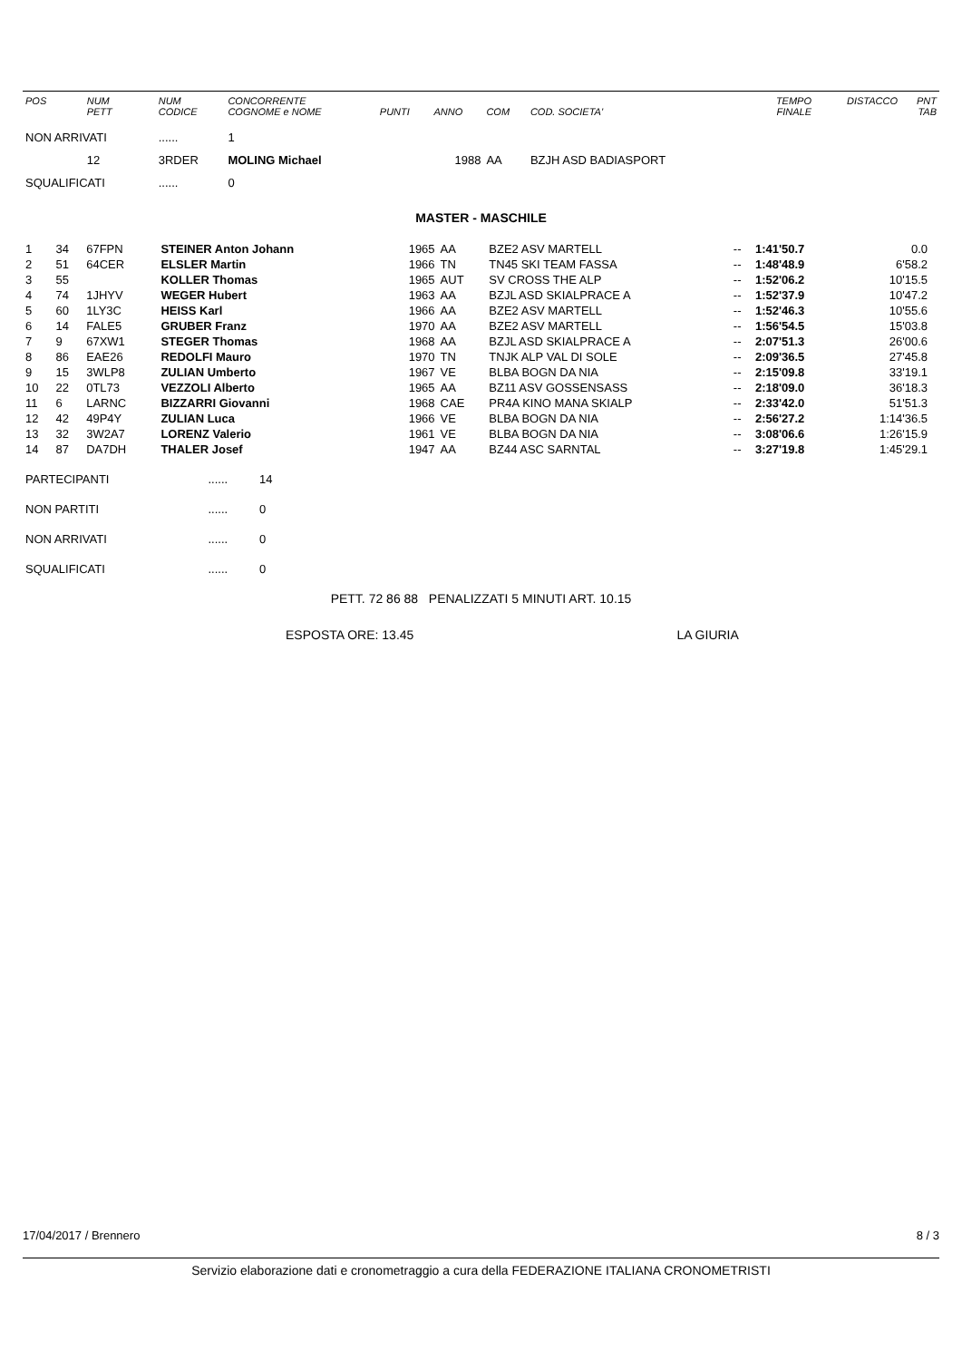| POS | NUM PETT | NUM CODICE | CONCORRENTE COGNOME e NOME | PUNTI | ANNO | COM | COD. SOCIETA' | | TEMPO FINALE | DISTACCO | PNT TAB |
| --- | --- | --- | --- | --- | --- | --- | --- | --- | --- | --- | --- |
| NON ARRIVATI | | ...... | 1 | | | | | | | | |
| | 12 | 3RDER | MOLING Michael | | 1988 | AA | BZJH ASD BADIASPORT | | | | |
| SQUALIFICATI | | ...... | 0 | | | | | | | | |
MASTER - MASCHILE
| 1 | 34 | 67FPN | STEINER Anton Johann | 1965 | AA | BZE2 ASV MARTELL | -- | 1:41'50.7 | 0.0 | |
| 2 | 51 | 64CER | ELSLER Martin | 1966 | TN | TN45 SKI TEAM FASSA | -- | 1:48'48.9 | 6'58.2 | |
| 3 | 55 | | KOLLER Thomas | 1965 | AUT | SV CROSS THE ALP | -- | 1:52'06.2 | 10'15.5 | |
| 4 | 74 | 1JHYV | WEGER Hubert | 1963 | AA | BZJL ASD SKIALPRACE A | -- | 1:52'37.9 | 10'47.2 | |
| 5 | 60 | 1LY3C | HEISS Karl | 1966 | AA | BZE2 ASV MARTELL | -- | 1:52'46.3 | 10'55.6 | |
| 6 | 14 | FALE5 | GRUBER Franz | 1970 | AA | BZE2 ASV MARTELL | -- | 1:56'54.5 | 15'03.8 | |
| 7 | 9 | 67XW1 | STEGER Thomas | 1968 | AA | BZJL ASD SKIALPRACE A | -- | 2:07'51.3 | 26'00.6 | |
| 8 | 86 | EAE26 | REDOLFI Mauro | 1970 | TN | TNJK ALP VAL DI SOLE | -- | 2:09'36.5 | 27'45.8 | |
| 9 | 15 | 3WLP8 | ZULIAN Umberto | 1967 | VE | BLBA BOGN DA NIA | -- | 2:15'09.8 | 33'19.1 | |
| 10 | 22 | 0TL73 | VEZZOLI Alberto | 1965 | AA | BZ11 ASV GOSSENSASS | -- | 2:18'09.0 | 36'18.3 | |
| 11 | 6 | LARNC | BIZZARRI Giovanni | 1968 | CAE | PR4A KINO MANA SKIALP | -- | 2:33'42.0 | 51'51.3 | |
| 12 | 42 | 49P4Y | ZULIAN Luca | 1966 | VE | BLBA BOGN DA NIA | -- | 2:56'27.2 | 1:14'36.5 | |
| 13 | 32 | 3W2A7 | LORENZ Valerio | 1961 | VE | BLBA BOGN DA NIA | -- | 3:08'06.6 | 1:26'15.9 | |
| 14 | 87 | DA7DH | THALER Josef | 1947 | AA | BZ44 ASC SARNTAL | -- | 3:27'19.8 | 1:45'29.1 | |
| PARTECIPANTI | ...... | 14 |
| NON PARTITI | ...... | 0 |
| NON ARRIVATI | ...... | 0 |
| SQUALIFICATI | ...... | 0 |
PETT. 72 86 88 PENALIZZATI 5 MINUTI ART. 10.15
ESPOSTA ORE: 13.45 LA GIURIA
17/04/2017 / Brennero 8 / 3
Servizio elaborazione dati e cronometraggio a cura della FEDERAZIONE ITALIANA CRONOMETRISTI